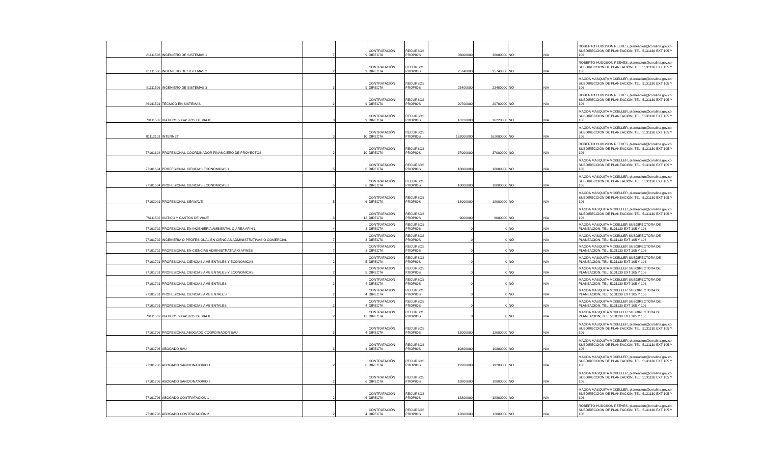| 81111506 | INGENIERO DE SISTEMAS 1 | 7 | 9 | CONTRATACIÓN DIRECTA | RECURSOS PROPIOS | 36000000 | 36000000 | NO | N/A | ROBERTO HUDGSON REEVES, planeacion@coralina.gov.co SUBDIRECCION DE PLANEACIÓN, TEL: 5131130 EXT 105 Y 106 |
| 81111506 | INGENIERO DE SISTEMAS 2 | 2 | 9 | CONTRATACIÓN DIRECTA | RECURSOS PROPIOS | 25740000 | 25740000 | NO | N/A | ROBERTO HUDGSON REEVES, planeacion@coralina.gov.co SUBDIRECCION DE PLANEACIÓN, TEL: 5131130 EXT 105 Y 106 |
| 81111506 | INGENIERO DE SISTEMAS 3 | 3 | 9 | CONTRATACIÓN DIRECTA | RECURSOS PROPIOS | 23400000 | 23400000 | NO | N/A | MAGDA MASQUITA MCKELLER, planeacion@coralina.gov.co SUBDIRECCION DE PLANEACIÓN, TEL: 5131130 EXT 105 Y 106 |
| 86141501 | TÉCNICO EN SISTEMAS | 2 | 9 | CONTRATACIÓN DIRECTA | RECURSOS PROPIOS | 20700000 | 20700000 | NO | N/A | ROBERTO HUDGSON REEVES, planeacion@coralina.gov.co SUBDIRECCION DE PLANEACIÓN, TEL: 5131130 EXT 105 Y 106 |
| 78111502 | VIATICOS Y GASTOS DE VIAJE | 3 | 9 | CONTRATACIÓN DIRECTA | RECURSOS PROPIOS | 16220000 | 16220000 | NO | N/A | MAGDA MASQUITA MCKELLER, planeacion@coralina.gov.co SUBDIRECCION DE PLANEACIÓN, TEL: 5131130 EXT 105 Y 106 |
| 81112101 | INTERNET | 3 | 10 | CONTRATACIÓN DIRECTA | RECURSOS PROPIOS | 162000000 | 162000000 | NO | N/A | MAGDA MASQUITA MCKELLER, planeacion@coralina.gov.co SUBDIRECCION DE PLANEACIÓN, TEL: 5131130 EXT 105 Y 106 |
| 77101604 | PROFESIONAL COORDINADOR FINANCIERO DE PROYECTOS | 2 | 10 | CONTRATACIÓN DIRECTA | RECURSOS PROPIOS | 37000000 | 37000000 | NO | N/A | ROBERTO HUDGSON REEVES, planeacion@coralina.gov.co SUBDIRECCION DE PLANEACIÓN, TEL: 5131130 EXT 105 Y 106 |
| 77101604 | PROFESIONAL CIENCIAS ECONOMICAS 1 | 5 | 6 | CONTRATACIÓN DIRECTA | RECURSOS PROPIOS | 18000000 | 18000000 | NO | N/A | MAGDA MASQUITA MCKELLER, planeacion@coralina.gov.co SUBDIRECCION DE PLANEACIÓN, TEL: 5131130 EXT 105 Y 106 |
| 77101604 | PROFESIONAL CIENCIAS ECONOMICAS 2 | 5 | 6 | CONTRATACIÓN DIRECTA | RECURSOS PROPIOS | 18000000 | 18000000 | NO | N/A | MAGDA MASQUITA MCKELLER, planeacion@coralina.gov.co SUBDIRECCION DE PLANEACIÓN, TEL: 5131130 EXT 105 Y 106 |
| 77102001 | PROFESIONAL SEAWAVE | 5 | 6 | CONTRATACIÓN DIRECTA | RECURSOS PROPIOS | 18000000 | 18000000 | NO | N/A | MAGDA MASQUITA MCKELLER, planeacion@coralina.gov.co SUBDIRECCION DE PLANEACIÓN, TEL: 5131130 EXT 105 Y 106 |
| 78111502 | VIATICO Y GASTOS DE VIAJE | 3 | 12 | CONTRATACIÓN DIRECTA | RECURSOS PROPIOS | 9000000 | 9000000 | NO | N/A | MAGDA MASQUITA MCKELLER, planeacion@coralina.gov.co SUBDIRECCION DE PLANEACIÓN, TEL: 5131130 EXT 105 Y 106 |
| 77101702 | PROFESIONAL EN INGENIERÍA AMBIENTAL O ÁREA AFÍN 1 | 4 | 3 | CONTRATACION DIRECTA | RECURSOS PROPIOS | 0 | 0 | NO | N/A | MAGDA MASQUITA MCKELLER SUBDIRECTORA DE PLANEACION, TEL: 5131130 EXT 105 Y 106 |
| 77101702 | INGENIERIA O PROFESIONAL EN CIENCIAS ADMINISTRATIVAS O COMERCIAL | 7 | 3 | CONTRATACION DIRECTA | RECURSOS PROPIOS | 0 | 0 | NO | N/A | MAGDA MASQUITA MCKELLER SUBDIRECTORA DE PLANEACION, TEL: 5131130 EXT 105 Y 106 |
| 77101702 | PROFESIONAL EN CIENCIAS ADMINISTRATIVA O AFINES | 7 | 3 | CONTRATACION DIRECTA | RECURSOS PROPIOS | 0 | 0 | NO | N/A | MAGDA MASQUITA MCKELLER SUBDIRECTORA DE PLANEACION, TEL: 5131130 EXT 105 Y 106 |
| 77101701 | PROFESIONAL CIENCIAS AMBIENTALES Y ECONOMICAS | 2 | 5 | CONTRATACION DIRECTA | RECURSOS PROPIOS | 0 | 0 | NO | N/A | MAGDA MASQUITA MCKELLER SUBDIRECTORA DE PLANEACION, TEL: 5131130 EXT 105 Y 106 |
| 77101701 | PROFESIONAL CIENCIAS AMBIENTALES Y ECONOMICAS | 2 | 5 | CONTRATACION DIRECTA | RECURSOS PROPIOS | 0 | 0 | NO | N/A | MAGDA MASQUITA MCKELLER SUBDIRECTORA DE PLANEACION, TEL: 5131130 EXT 105 Y 106 |
| 77101701 | PROFESIONAL CIENCIAS AMBIENTALES | 2 | 4 | CONTRATACION DIRECTA | RECURSOS PROPIOS | 0 | 0 | NO | N/A | MAGDA MASQUITA MCKELLER SUBDIRECTORA DE PLANEACION, TEL: 5131130 EXT 105 Y 106 |
| 77101701 | PROFESIONAL CIENCIAS AMBIENTALES | 2 | 4 | CONTRATACION DIRECTA | RECURSOS PROPIOS | 0 | 0 | NO | N/A | MAGDA MASQUITA MCKELLER SUBDIRECTORA DE PLANEACION, TEL: 5131130 EXT 105 Y 106 |
| 77101701 | PROFESIONAL CIENCIAS AMBIENTALES | 2 | 4 | CONTRATACION DIRECTA | RECURSOS PROPIOS | 0 | 0 | NO | N/A | MAGDA MASQUITA MCKELLER SUBDIRECTORA DE PLANEACION, TEL: 5131130 EXT 105 Y 106 |
| 78111502 | VIATICOS Y GASTOS DE VIAJE | 2 | 12 | CONTRATACION DIRECTA | RECURSOS PROPIOS | 0 | 0 | NO | N/A | MAGDA MASQUITA MCKELLER SUBDIRECTORA DE PLANEACION, TEL: 5131130 EXT 105 Y 106 |
| 77101706 | PROFESIONAL ABOGADO COORDINADOR SAU | 3 | 4 | CONTRATACIÓN DIRECTA | RECURSOS PROPIOS | 12000000 | 12000000 | NO | N/A | MAGDA MASQUITA MCKELLER, planeacion@coralina.gov.co SUBDIRECCION DE PLANEACIÓN, TEL: 5131130 EXT 105 Y 106 |
| 77101706 | ABOGADO SAU | 3 | 4 | CONTRATACIÓN DIRECTA | RECURSOS PROPIOS | 10800000 | 10800000 | NO | N/A | MAGDA MASQUITA MCKELLER, planeacion@coralina.gov.co SUBDIRECCION DE PLANEACIÓN, TEL: 5131130 EXT 105 Y 106 |
| 77101706 | ABOGADO SANCIONATORIO 1 | 2 | 6 | CONTRATACIÓN DIRECTA | RECURSOS PROPIOS | 19200000 | 19200000 | NO | N/A | MAGDA MASQUITA MCKELLER, planeacion@coralina.gov.co SUBDIRECCION DE PLANEACIÓN, TEL: 5131130 EXT 105 Y 106 |
| 77101706 | ABOGADO SANCIONATORIO 2 | 2 | 6 | CONTRATACIÓN DIRECTA | RECURSOS PROPIOS | 18800000 | 18800000 | NO | N/A | MAGDA MASQUITA MCKELLER, planeacion@coralina.gov.co SUBDIRECCION DE PLANEACIÓN, TEL: 5131130 EXT 105 Y 106 |
| 77101706 | ABOGADO CONTRATACIÓN 1 | 2 | 6 | CONTRATACIÓN DIRECTA | RECURSOS PROPIOS | 18800000 | 18800000 | NO | N/A | MAGDA MASQUITA MCKELLER, planeacion@coralina.gov.co SUBDIRECCION DE PLANEACIÓN, TEL: 5131130 EXT 105 Y 106 |
| 77101706 | ABOGADO CONTRATACIÓN 2 | 2 | 4 | CONTRATACIÓN DIRECTA | RECURSOS PROPIOS | 12800000 | 12800000 | NO | N/A | ROBERTO HUDGSON REEVES, planeacion@coralina.gov.co SUBDIRECCION DE PLANEACIÓN, TEL: 5131130 EXT 105 Y 106 |